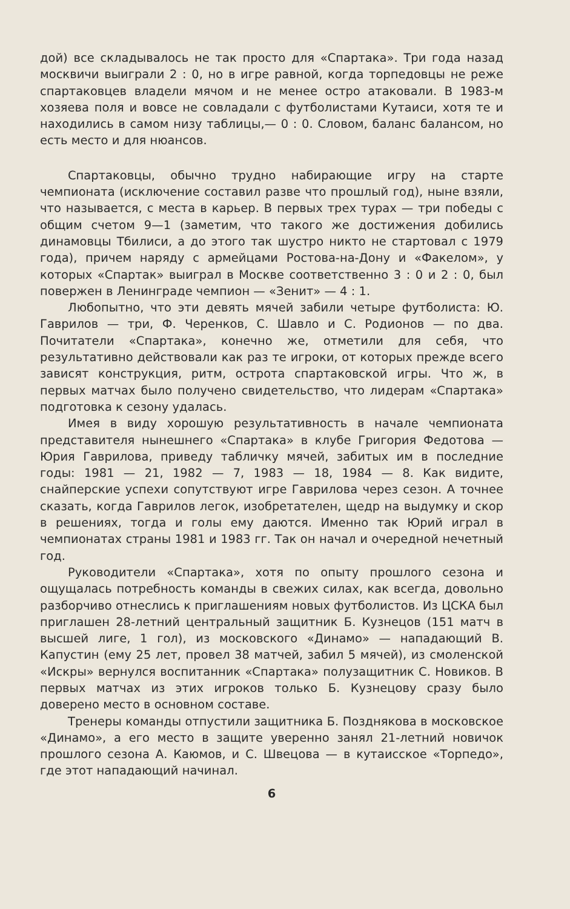дой) все складывалось не так просто для «Спартака». Три года назад москвичи выиграли 2 : 0, но в игре равной, когда торпедовцы не реже спартаковцев владели мячом и не менее остро атаковали. В 1983-м хозяева поля и вовсе не совладали с футболистами Кутаиси, хотя те и находились в самом низу таблицы,— 0 : 0. Словом, баланс балансом, но есть место и для нюансов.
Спартаковцы, обычно трудно набирающие игру на старте чемпионата (исключение составил разве что прошлый год), ныне взяли, что называется, с места в карьер. В первых трех турах — три победы с общим счетом 9—1 (заметим, что такого же достижения добились динамовцы Тбилиси, а до этого так шустро никто не стартовал с 1979 года), причем наряду с армейцами Ростова-на-Дону и «Факелом», у которых «Спартак» выиграл в Москве соответственно 3 : 0 и 2 : 0, был повержен в Ленинграде чемпион — «Зенит» — 4 : 1.
Любопытно, что эти девять мячей забили четыре футболиста: Ю. Гаврилов — три, Ф. Черенков, С. Шавло и С. Родионов — по два. Почитатели «Спартака», конечно же, отметили для себя, что результативно действовали как раз те игроки, от которых прежде всего зависят конструкция, ритм, острота спартаковской игры. Что ж, в первых матчах было получено свидетельство, что лидерам «Спартака» подготовка к сезону удалась.
Имея в виду хорошую результативность в начале чемпионата представителя нынешнего «Спартака» в клубе Григория Федотова — Юрия Гаврилова, приведу табличку мячей, забитых им в последние годы: 1981 — 21, 1982 — 7, 1983 — 18, 1984 — 8. Как видите, снайперские успехи сопутствуют игре Гаврилова через сезон. А точнее сказать, когда Гаврилов легок, изобретателен, щедр на выдумку и скор в решениях, тогда и голы ему даются. Именно так Юрий играл в чемпионатах страны 1981 и 1983 гг. Так он начал и очередной нечетный год.
Руководители «Спартака», хотя по опыту прошлого сезона и ощущалась потребность команды в свежих силах, как всегда, довольно разборчиво отнеслись к приглашениям новых футболистов. Из ЦСКА был приглашен 28-летний центральный защитник Б. Кузнецов (151 матч в высшей лиге, 1 гол), из московского «Динамо» — нападающий В. Капустин (ему 25 лет, провел 38 матчей, забил 5 мячей), из смоленской «Искры» вернулся воспитанник «Спартака» полузащитник С. Новиков. В первых матчах из этих игроков только Б. Кузнецову сразу было доверено место в основном составе.
Тренеры команды отпустили защитника Б. Позднякова в московское «Динамо», а его место в защите уверенно занял 21-летний новичок прошлого сезона А. Каюмов, и С. Швецова — в кутаисское «Торпедо», где этот нападающий начинал.
6